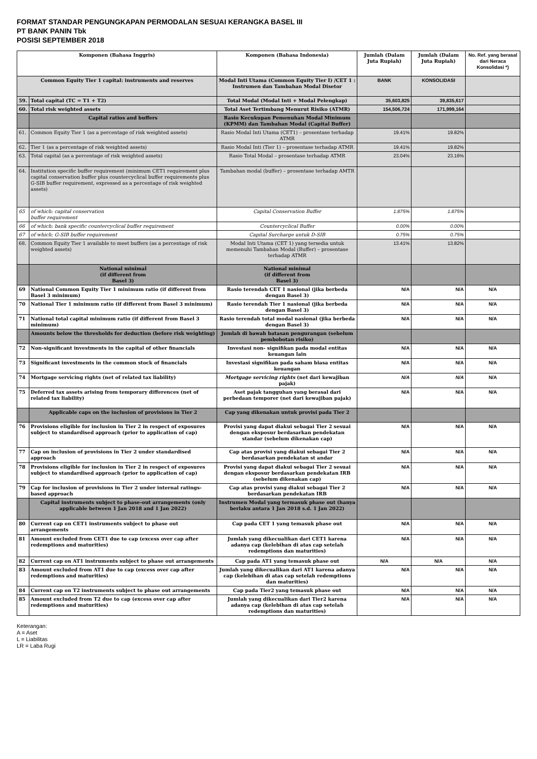FORMAT STANDAR PENGUNGKAPAN PERMODALAN SESUAI KERANGKA BASEL III
PT BANK PANIN Tbk
POSISI SEPTEMBER 2018
| Komponen (Bahasa Inggris) | | Komponen (Bahasa Indonesia) | Jumlah (Dalam Juta Rupiah) | Jumlah (Dalam Juta Rupiah) | No. Ref. yang berasal dari Neraca Konsolidasi *) |
| --- | --- | --- | --- | --- | --- |
| Common Equity Tier 1 capital: instruments and reserves | | Modal Inti Utama (Common Equity Tier I) /CET 1 : Instrumen dan Tambahan Modal Disetor | BANK | KONSOLIDASI | |
| 59. | Total capital (TC = T1 + T2) | Total Modal (Modal Inti + Modal Pelengkap) | 35,603,825 | 39,835,617 | |
| 60. | Total risk weighted assets | Total Aset Tertimbang Menurut Risiko (ATMR) | 154,506,724 | 171,999,164 | |
| | Capital ratios and buffers | Rasio Kecukupan Pemenuhan Modal Minimum (KPMM) dan Tambahan Modal (Capital Buffer) | | | |
| 61. | Common Equity Tier 1 (as a percentage of risk weighted assets) | Rasio Modal Inti Utama (CET1) – prosentase terhadap ATMR | 19.41% | 19.82% | |
| 62. | Tier 1 (as a percentage of risk weighted assets) | Rasio Modal Inti (Tier 1) – prosentase terhadap ATMR | 19.41% | 19.82% | |
| 63. | Total capital (as a percentage of risk weighted assets) | Rasio Total Modal – prosentase terhadap ATMR | 23.04% | 23.16% | |
| 64. | Institution specific buffer requirement (minimum CET1 requirement plus capital conservation buffer plus countercyclical buffer requirements plus G-SIB buffer requirement, expressed as a percentage of risk weighted assets) | Tambahan modal (buffer) – prosentase terhadap AMTR | | | |
| 65 | of which: capital conservation buffer requirement | Capital Conservation Buffer | 1.875% | 1.875% | |
| 66 | of which: bank specific countercyclical buffer requirement | Countercyclical Buffer | 0.00% | 0.00% | |
| 67 | of which: G-SIB buffer requirement | Capital Surcharge untuk D-SIB | 0.75% | 0.75% | |
| 68. | Common Equity Tier 1 available to meet buffers (as a percentage of risk weighted assets) | Modal Inti Utama (CET 1) yang tersedia untuk memenuhi Tambahan Modal (Buffer) – prosentase terhadap ATMR | 13.41% | 13.82% | |
| | National minimal (if different from Basel 3) | National minimal (if different from Basel 3) | | | |
| 69 | National Common Equity Tier 1 minimum ratio (if different from Basel 3 minimum) | Rasio terendah CET 1 nasional (jika berbeda dengan Basel 3) | N/A | N/A | N/A |
| 70 | National Tier 1 minimum ratio (if different from Basel 3 minimum) | Rasio terendah Tier 1 nasional (jika berbeda dengan Basel 3) | N/A | N/A | N/A |
| 71 | National total capital minimum ratio (if different from Basel 3 minimum) | Rasio terendah total modal nasional (jika berbeda dengan Basel 3) | N/A | N/A | N/A |
| | Amounts below the thresholds for deduction (before risk weighting) | Jumlah di bawah batasan pengurangan (sebelum pembobotan risiko) | | | |
| 72 | Non-significant investments in the capital of other financials | Investasi non- signifikan pada modal entitas keuangan lain | N/A | N/A | N/A |
| 73 | Significant investments in the common stock of financials | Investasi signifikan pada saham biasa entitas keuangan | N/A | N/A | N/A |
| 74 | Mortgage servicing rights (net of related tax liability) | Mortgage servicing rights (net dari kewajiban pajak) | N/A | N/A | N/A |
| 75 | Deferred tax assets arising from temporary differences (net of related tax liability) | Aset pajak tangguhan yang berasal dari perbedaan temporer (net dari kewajiban pajak) | N/A | N/A | N/A |
| | Applicable caps on the inclusion of provisions in Tier 2 | Cap yang dikenakan untuk provisi pada Tier 2 | | | |
| 76 | Provisions eligible for inclusion in Tier 2 in respect of exposures subject to standardised approach (prior to application of cap) | Provisi yang dapat diakui sebagai Tier 2 sesuai dengan eksposur berdasarkan pendekatan standar (sebelum dikenakan cap) | N/A | N/A | N/A |
| 77 | Cap on inclusion of provisions in Tier 2 under standardised approach | Cap atas provisi yang diakui sebagai Tier 2 berdasarkan pendekatan st andar | N/A | N/A | N/A |
| 78 | Provisions eligible for inclusion in Tier 2 in respect of exposures subject to standardised approach (prior to application of cap) | Provisi yang dapat diakui sebagai Tier 2 sesuai dengan eksposur berdasarkan pendekatan IRB (sebelum dikenakan cap) | N/A | N/A | N/A |
| 79 | Cap for inclusion of provisions in Tier 2 under internal ratings- based approach | Cap atas provisi yang diakui sebagai Tier 2 berdasarkan pendekatan IRB | N/A | N/A | N/A |
| | Capital instruments subject to phase-out arrangements (only applicable between 1 Jan 2018 and 1 Jan 2022) | Instrumen Modal yang termasuk phase out (hanya berlaku antara 1 Jan 2018 s.d. 1 Jan 2022) | | | |
| 80 | Current cap on CET1 instruments subject to phase out arrangements | Cap pada CET 1 yang temasuk phase out | N/A | N/A | N/A |
| 81 | Amount excluded from CET1 due to cap (excess over cap after redemptions and maturities) | Jumlah yang dikecualikan dari CET1 karena adanya cap (kelebihan di atas cap setelah redemptions dan maturities) | N/A | N/A | N/A |
| 82 | Current cap on AT1 instruments subject to phase out arrangements | Cap pada AT1 yang temasuk phase out | N/A | N/A | N/A |
| 83 | Amount excluded from AT1 due to cap (excess over cap after redemptions and maturities) | Jumlah yang dikecualikan dari AT1 karena adanya cap (kelebihan di atas cap setelah redemptions dan maturities) | N/A | N/A | N/A |
| 84 | Current cap on T2 instruments subject to phase out arrangements | Cap pada Tier2 yang temasuk phase out | N/A | N/A | N/A |
| 85 | Amount excluded from T2 due to cap (excess over cap after redemptions and maturities) | Jumlah yang dikecualikan dari Tier2 karena adanya cap (kelebihan di atas cap setelah redemptions dan maturities) | N/A | N/A | N/A |
Keterangan:
A = Aset
L = Liabilitas
LR = Laba Rugi